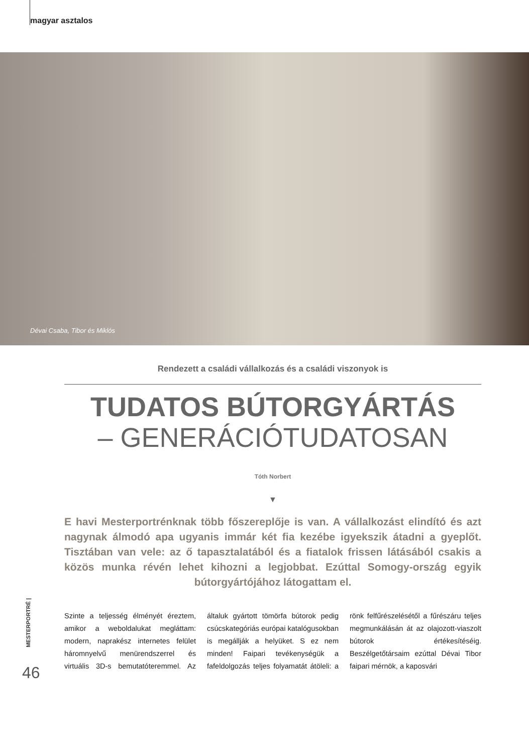magyar asztalos
Dévai Csaba, Tibor és Miklós
Rendezett a családi vállalkozás és a családi viszonyok is
TUDATOS BÚTORGYÁRTÁS
– GENERÁCIÓTUDATOSAN
Tóth Norbert
▼
E havi Mesterportrénknak több főszereplője is van. A vállalkozást elindító és azt nagynak álmodó apa ugyanis immár két fia kezébe igyekszik átadni a gyeplőt. Tisztában van vele: az ő tapasztalatából és a fiatalok frissen látásából csakis a közös munka révén lehet kihozni a legjobbat. Ezúttal Somogy-ország egyik bútorgyártójához látogattam el.
Szinte a teljesség élményét éreztem, amikor a weboldalukat megláttam: modern, naprakész internetes felület háromnyelvű menürendszerrel és virtuális 3D-s bemutatóteremmel. Az általuk gyártott tömörfa bútorok pedig csúcskategóriás európai katalógusokban is megállják a helyüket. S ez nem minden! Faipari tevékenységük a fafeldolgozás teljes folyamatát átöleli: a rönk felfűrészelésétől a fűrészáru teljes megmunkálásán át az olajozott-viaszolt bútorok értékesítéséig. Beszélgetőtársaim ezúttal Dévai Tibor faipari mérnök, a kaposvári
MESTERPORTRÉ |
46